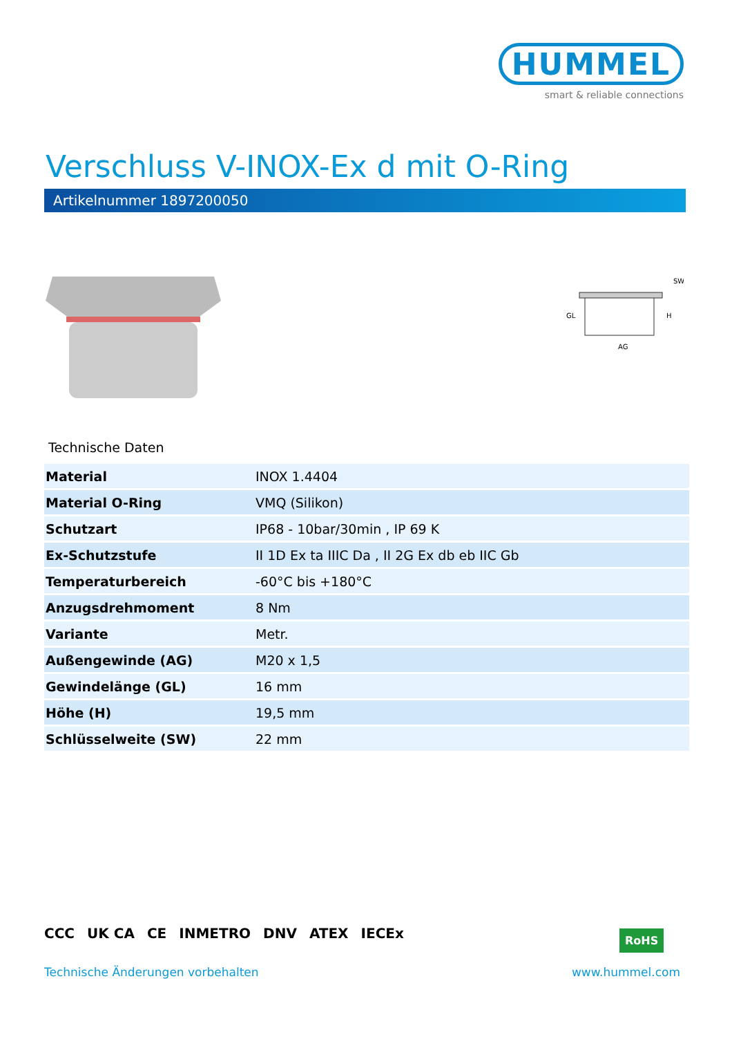HUMMEL
smart & reliable connections
Verschluss V-INOX-Ex d mit O-Ring
Artikelnummer 1897200050
GL
AG
SW
H
Technische Daten
| Material | INOX 1.4404 |
| Material O-Ring | VMQ (Silikon) |
| Schutzart | IP68 - 10bar/30min , IP 69 K |
| Ex-Schutzstufe | II 1D Ex ta IIIC Da , II 2G Ex db eb IIC Gb |
| Temperaturbereich | -60°C bis +180°C |
| Anzugsdrehmoment | 8 Nm |
| Variante | Metr. |
| Außengewinde (AG) | M20 x 1,5 |
| Gewindelänge (GL) | 16 mm |
| Höhe (H) | 19,5 mm |
| Schlüsselweite (SW) | 22 mm |
CCC UK CA CE INMETRO DNV ATEX IECEx
RoHS
Technische Änderungen vorbehalten
www.hummel.com